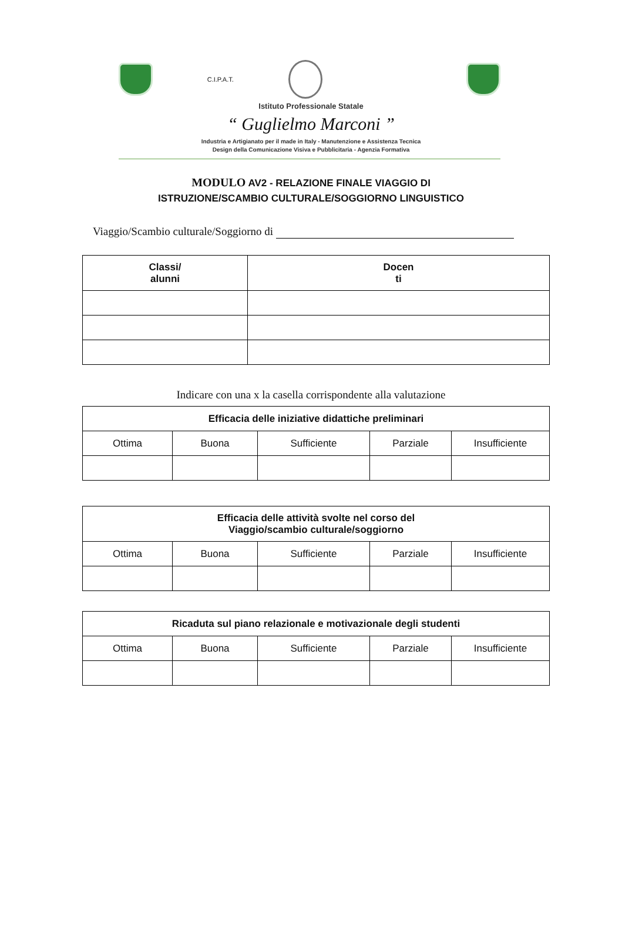C.I.P.A.T.
Istituto Professionale Statale
“ Guglielmo Marconi ”
Industria e Artigianato per il made in Italy - Manutenzione e Assistenza Tecnica
Design della Comunicazione Visiva e Pubblicitaria - Agenzia Formativa
MODULO AV2 - RELAZIONE FINALE VIAGGIO DI
ISTRUZIONE/SCAMBIO CULTURALE/SOGGIORNO LINGUISTICO
Viaggio/Scambio culturale/Soggiorno di
| Classi/ alunni | Docen ti |
| --- | --- |
Indicare con una x la casella corrispondente alla valutazione
| Efficacia delle iniziative didattiche preliminari | | | | |
| --- | --- | --- | --- | --- |
| Ottima | Buona | Sufficiente | Parziale | Insufficiente |
| Efficacia delle attività svolte nel corso del Viaggio/scambio culturale/soggiorno | | | | |
| --- | --- | --- | --- | --- |
| Ottima | Buona | Sufficiente | Parziale | Insufficiente |
| Ricaduta sul piano relazionale e motivazionale degli studenti | | | | |
| --- | --- | --- | --- | --- |
| Ottima | Buona | Sufficiente | Parziale | Insufficiente |